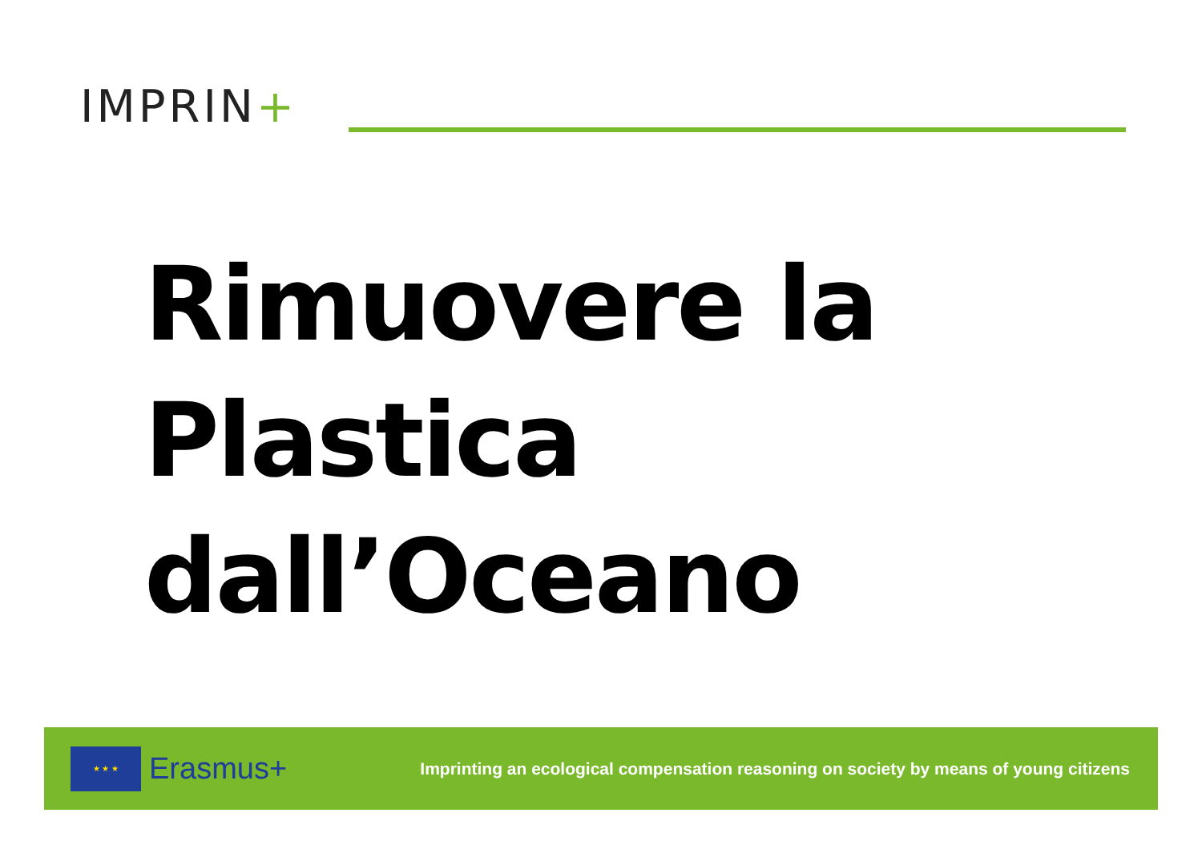IMPRIN+
Rimuovere la
Plastica
dall’Oceano
★ ★ ★
Erasmus+
Imprinting an ecological compensation reasoning on society by means of young citizens